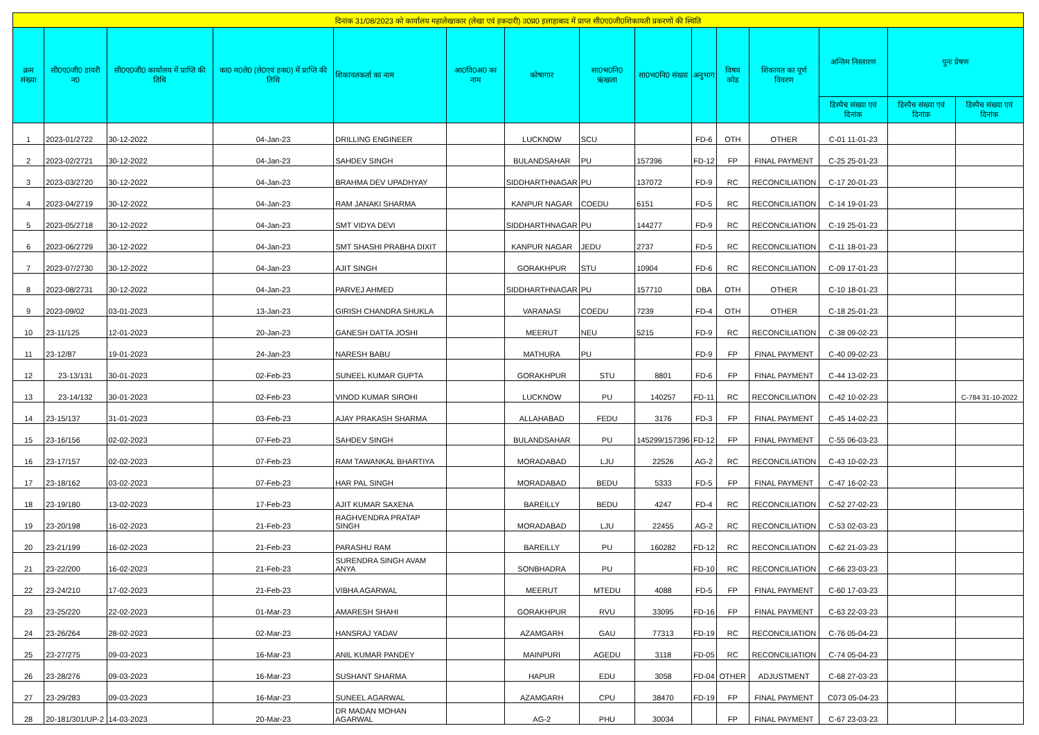| दिनांक 31/08/2023 को कार्यालय महालेखाकार (लेखा एवं हकदारी) उ0प्र0 इलाहाबाद में प्राप्त सी0ए0जी0शिकायती प्रकरणों की स्थिति | | | | | | | | | | | | | | |
| क्रम संख्या | सी0ए0जी0 डायरी न0 | सी0ए0जी0 कार्यालय में प्राप्ति की तिथि | का0 म0ले0 (ले0एवं हक0) में प्राप्ति की तिथि | शिकायतकर्ता का नाम | आ0वि0अ0 का नाम | कोषागार | सा0भ0नि0 ऋंखला | सा0भ0नि0 संख्या | अनुभाग | विषय कोड | शिकायत का पूर्ण विवरण | अन्तिम निस्तारण | पुनः प्रेषण | |
| | | | | | | | | | | | | डिस्पैच संख्या एवं दिनांक | डिस्पैच संख्या एवं दिनांक | डिस्पैच संख्या एवं दिनांक |
| 1 | 2023-01/2722 | 30-12-2022 | 04-Jan-23 | DRILLING ENGINEER | | LUCKNOW | SCU | | FD-6 | OTH | OTHER | C-01 11-01-23 | | |
| 2 | 2023-02/2721 | 30-12-2022 | 04-Jan-23 | SAHDEV SINGH | | BULANDSAHAR | PU | 157396 | FD-12 | FP | FINAL PAYMENT | C-25 25-01-23 | | |
| 3 | 2023-03/2720 | 30-12-2022 | 04-Jan-23 | BRAHMA DEV UPADHYAY | | SIDDHARTHNAGAR | PU | 137072 | FD-9 | RC | RECONCILIATION | C-17 20-01-23 | | |
| 4 | 2023-04/2719 | 30-12-2022 | 04-Jan-23 | RAM JANAKI SHARMA | | KANPUR NAGAR | COEDU | 6151 | FD-5 | RC | RECONCILIATION | C-14 19-01-23 | | |
| 5 | 2023-05/2718 | 30-12-2022 | 04-Jan-23 | SMT VIDYA DEVI | | SIDDHARTHNAGAR | PU | 144277 | FD-9 | RC | RECONCILIATION | C-19 25-01-23 | | |
| 6 | 2023-06/2729 | 30-12-2022 | 04-Jan-23 | SMT SHASHI PRABHA DIXIT | | KANPUR NAGAR | JEDU | 2737 | FD-5 | RC | RECONCILIATION | C-11 18-01-23 | | |
| 7 | 2023-07/2730 | 30-12-2022 | 04-Jan-23 | AJIT SINGH | | GORAKHPUR | STU | 10904 | FD-6 | RC | RECONCILIATION | C-09 17-01-23 | | |
| 8 | 2023-08/2731 | 30-12-2022 | 04-Jan-23 | PARVEJ AHMED | | SIDDHARTHNAGAR | PU | 157710 | DBA | OTH | OTHER | C-10 18-01-23 | | |
| 9 | 2023-09/02 | 03-01-2023 | 13-Jan-23 | GIRISH CHANDRA SHUKLA | | VARANASI | COEDU | 7239 | FD-4 | OTH | OTHER | C-18 25-01-23 | | |
| 10 | 23-11/125 | 12-01-2023 | 20-Jan-23 | GANESH DATTA JOSHI | | MEERUT | NEU | 5215 | FD-9 | RC | RECONCILIATION | C-38 09-02-23 | | |
| 11 | 23-12/87 | 19-01-2023 | 24-Jan-23 | NARESH BABU | | MATHURA | PU | | FD-9 | FP | FINAL PAYMENT | C-40 09-02-23 | | |
| 12 | 23-13/131 | 30-01-2023 | 02-Feb-23 | SUNEEL KUMAR GUPTA | | GORAKHPUR | STU | 8801 | FD-6 | FP | FINAL PAYMENT | C-44 13-02-23 | | |
| 13 | 23-14/132 | 30-01-2023 | 02-Feb-23 | VINOD KUMAR SIROHI | | LUCKNOW | PU | 140257 | FD-11 | RC | RECONCILIATION | C-42 10-02-23 | | C-784 31-10-2022 |
| 14 | 23-15/137 | 31-01-2023 | 03-Feb-23 | AJAY PRAKASH SHARMA | | ALLAHABAD | FEDU | 3176 | FD-3 | FP | FINAL PAYMENT | C-45 14-02-23 | | |
| 15 | 23-16/156 | 02-02-2023 | 07-Feb-23 | SAHDEV SINGH | | BULANDSAHAR | PU | 145299/157396 | FD-12 | FP | FINAL PAYMENT | C-55 06-03-23 | | |
| 16 | 23-17/157 | 02-02-2023 | 07-Feb-23 | RAM TAWANKAL BHARTIYA | | MORADABAD | LJU | 22526 | AG-2 | RC | RECONCILIATION | C-43 10-02-23 | | |
| 17 | 23-18/162 | 03-02-2023 | 07-Feb-23 | HAR PAL SINGH | | MORADABAD | BEDU | 5333 | FD-5 | FP | FINAL PAYMENT | C-47 16-02-23 | | |
| 18 | 23-19/180 | 13-02-2023 | 17-Feb-23 | AJIT KUMAR SAXENA | | BAREILLY | BEDU | 4247 | FD-4 | RC | RECONCILIATION | C-52 27-02-23 | | |
| 19 | 23-20/198 | 16-02-2023 | 21-Feb-23 | RAGHVENDRA PRATAP SINGH | | MORADABAD | LJU | 22455 | AG-2 | RC | RECONCILIATION | C-53 02-03-23 | | |
| 20 | 23-21/199 | 16-02-2023 | 21-Feb-23 | PARASHU RAM | | BAREILLY | PU | 160282 | FD-12 | RC | RECONCILIATION | C-62 21-03-23 | | |
| 21 | 23-22/200 | 16-02-2023 | 21-Feb-23 | SURENDRA SINGH AVAM ANYA | | SONBHADRA | PU | | FD-10 | RC | RECONCILIATION | C-66 23-03-23 | | |
| 22 | 23-24/210 | 17-02-2023 | 21-Feb-23 | VIBHA AGARWAL | | MEERUT | MTEDU | 4088 | FD-5 | FP | FINAL PAYMENT | C-60 17-03-23 | | |
| 23 | 23-25/220 | 22-02-2023 | 01-Mar-23 | AMARESH SHAHI | | GORAKHPUR | RVU | 33095 | FD-16 | FP | FINAL PAYMENT | C-63 22-03-23 | | |
| 24 | 23-26/264 | 28-02-2023 | 02-Mar-23 | HANSRAJ YADAV | | AZAMGARH | GAU | 77313 | FD-19 | RC | RECONCILIATION | C-76 05-04-23 | | |
| 25 | 23-27/275 | 09-03-2023 | 16-Mar-23 | ANIL KUMAR PANDEY | | MAINPURI | AGEDU | 3118 | FD-05 | RC | RECONCILIATION | C-74 05-04-23 | | |
| 26 | 23-28/276 | 09-03-2023 | 16-Mar-23 | SUSHANT SHARMA | | HAPUR | EDU | 3058 | FD-04 | OTHER | ADJUSTMENT | C-68 27-03-23 | | |
| 27 | 23-29/283 | 09-03-2023 | 16-Mar-23 | SUNEEL AGARWAL | | AZAMGARH | CPU | 38470 | FD-19 | FP | FINAL PAYMENT | C073 05-04-23 | | |
| 28 | 20-181/301/UP-2 | 14-03-2023 | 20-Mar-23 | DR MADAN MOHAN AGARWAL | | AG-2 | PHU | 30034 | | FP | FINAL PAYMENT | C-67 23-03-23 | | |